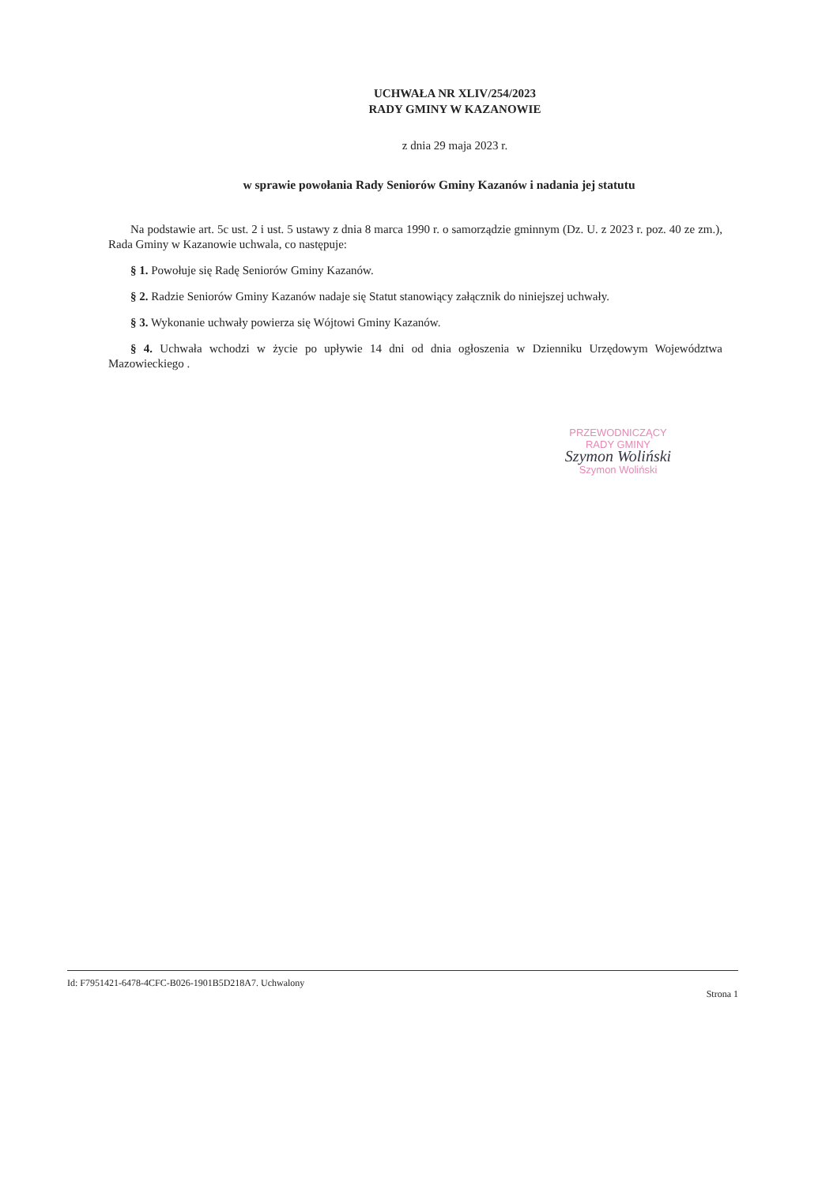UCHWAŁA NR XLIV/254/2023
RADY GMINY W KAZANOWIE
z dnia 29 maja 2023 r.
w sprawie powołania Rady Seniorów Gminy Kazanów i nadania jej statutu
Na podstawie art. 5c ust. 2 i ust. 5 ustawy z dnia 8 marca 1990 r. o samorządzie gminnym (Dz. U. z 2023 r. poz. 40 ze zm.), Rada Gminy w Kazanowie uchwala, co następuje:
§ 1. Powołuje się Radę Seniorów Gminy Kazanów.
§ 2. Radzie Seniorów Gminy Kazanów nadaje się Statut stanowiący załącznik do niniejszej uchwały.
§ 3. Wykonanie uchwały powierza się Wójtowi Gminy Kazanów.
§ 4. Uchwała wchodzi w życie po upływie 14 dni od dnia ogłoszenia w Dzienniku Urzędowym Województwa Mazowieckiego .
PRZEWODNICZĄCY
RADY GMINY
Szymon Woliński
Szymon Woliński
Id: F7951421-6478-4CFC-B026-1901B5D218A7. Uchwalony Strona 1